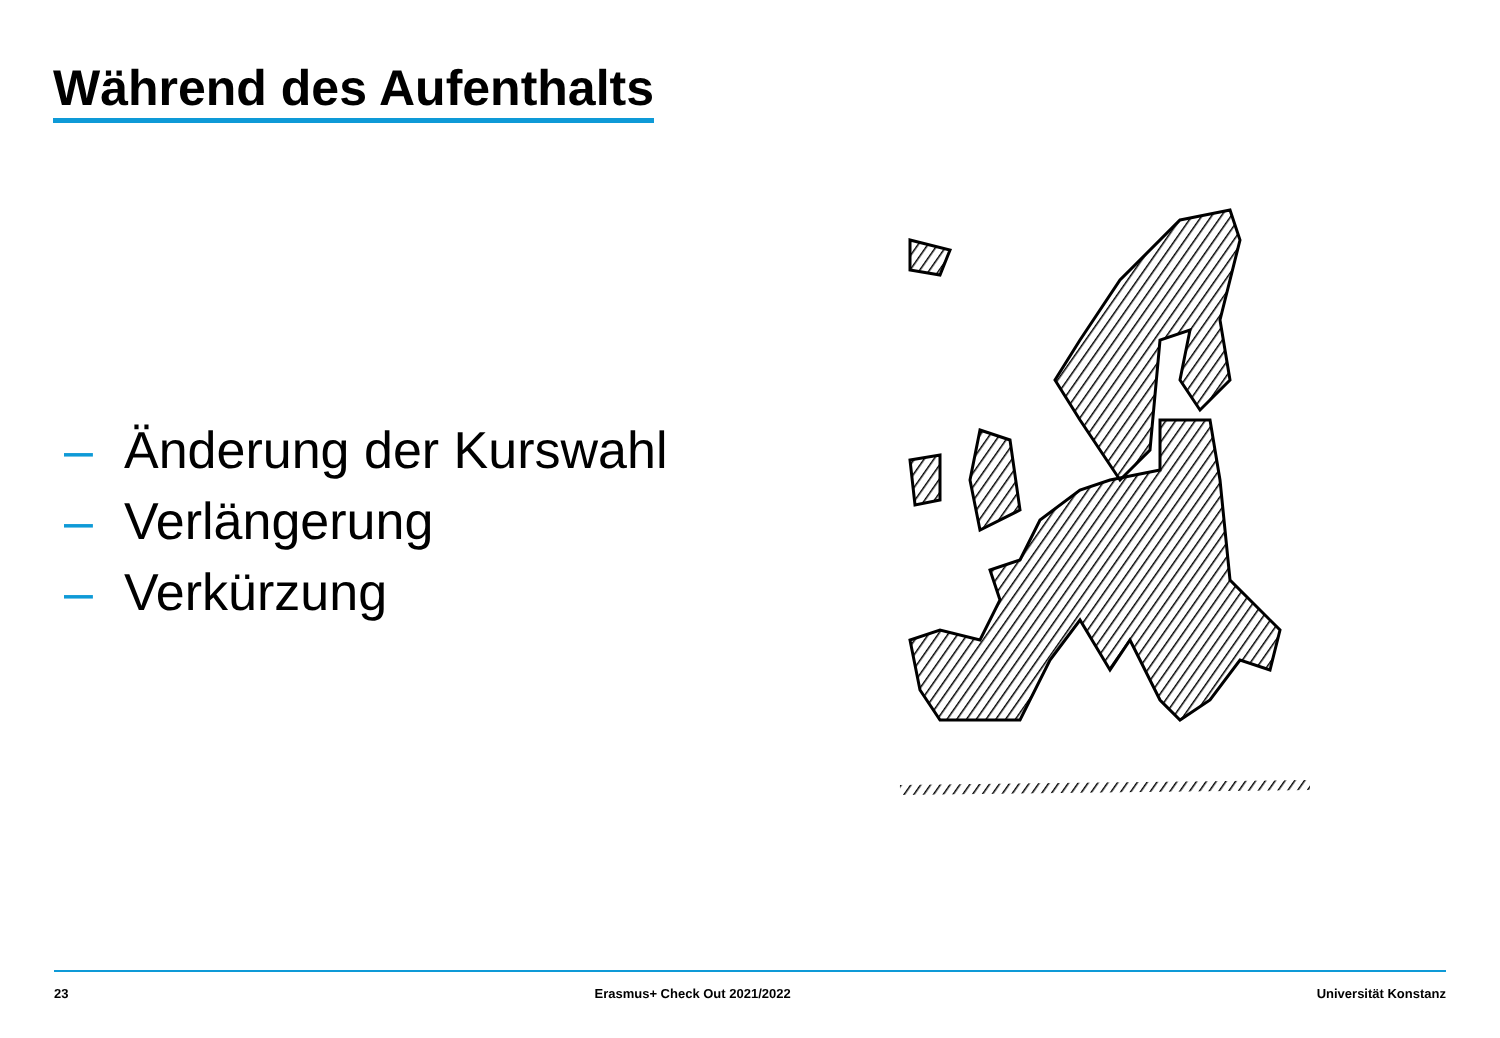Während des Aufenthalts
– Änderung der Kurswahl
– Verlängerung
– Verkürzung
23 Erasmus+ Check Out 2021/2022 Universität Konstanz